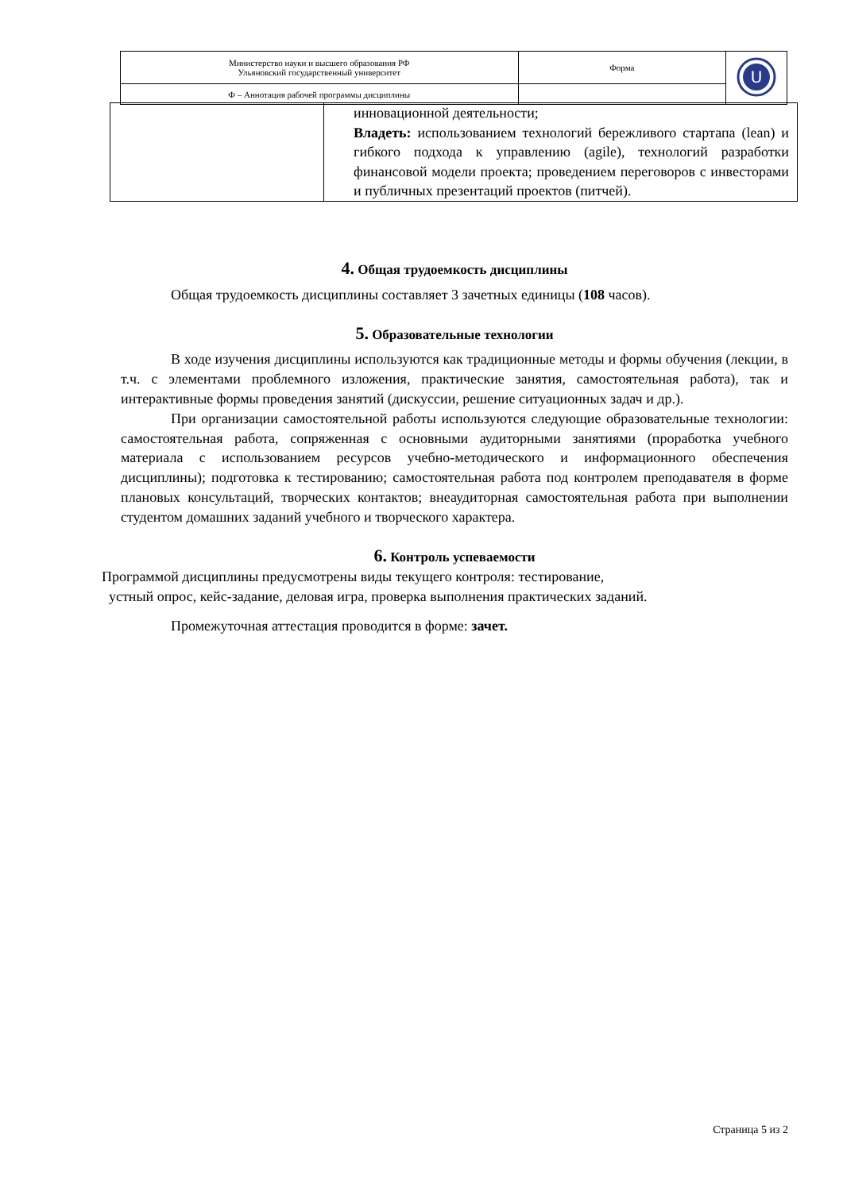| Министерство науки и высшего образования РФ Ульяновский государственный университет | Форма | U |
| Ф – Аннотация рабочей программы дисциплины | | |
| | инновационной деятельности; Владеть: использованием технологий бережливого стартапа (lean) и гибкого подхода к управлению (agile), технологий разработки финансовой модели проекта; проведением переговоров с инвесторами и публичных презентаций проектов (питчей). |
4. Общая трудоемкость дисциплины
Общая трудоемкость дисциплины составляет 3 зачетных единицы (108 часов).
5. Образовательные технологии
В ходе изучения дисциплины используются как традиционные методы и формы обучения (лекции, в т.ч. с элементами проблемного изложения, практические занятия, самостоятельная работа), так и интерактивные формы проведения занятий (дискуссии, решение ситуационных задач и др.).
При организации самостоятельной работы используются следующие образовательные технологии: самостоятельная работа, сопряженная с основными аудиторными занятиями (проработка учебного материала с использованием ресурсов учебно-методического и информационного обеспечения дисциплины); подготовка к тестированию; самостоятельная работа под контролем преподавателя в форме плановых консультаций, творческих контактов; внеаудиторная самостоятельная работа при выполнении студентом домашних заданий учебного и творческого характера.
6. Контроль успеваемости
Программой дисциплины предусмотрены виды текущего контроля: тестирование,
устный опрос, кейс-задание, деловая игра, проверка выполнения практических заданий.
Промежуточная аттестация проводится в форме: зачет.
Страница 5 из 2